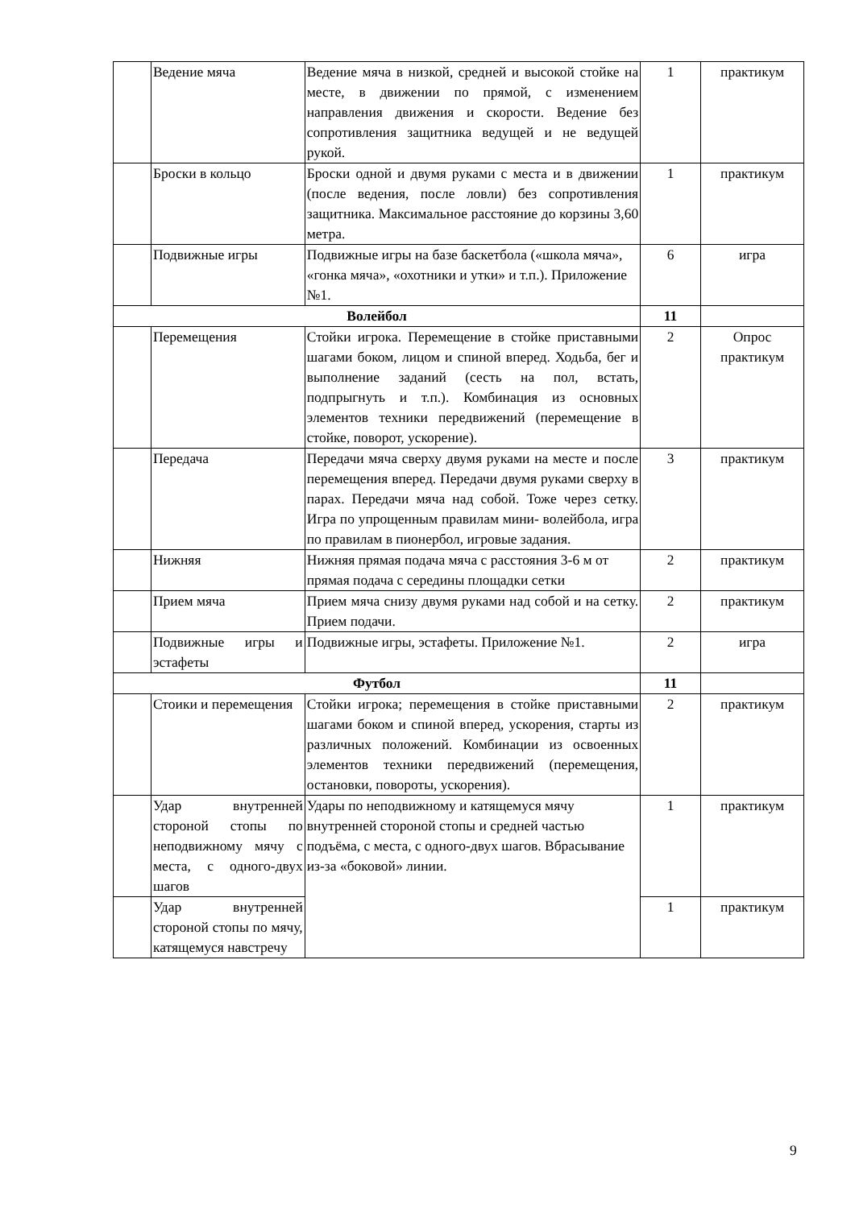| | Ведение мяча | Ведение мяча в низкой, средней и высокой стойке на месте, в движении по прямой, с изменением направления движения и скорости. Ведение без сопротивления защитника ведущей и не ведущей рукой. | 1 | практикум |
| | Броски в кольцо | Броски одной и двумя руками с места и в движении (после ведения, после ловли) без сопротивления защитника. Максимальное расстояние до корзины 3,60 метра. | 1 | практикум |
| | Подвижные игры | Подвижные игры на базе баскетбола («школа мяча», «гонка мяча», «охотники и утки» и т.п.). Приложение №1. | 6 | игра |
| Волейбол | | | 11 | |
| | Перемещения | Стойки игрока. Перемещение в стойке приставными шагами боком, лицом и спиной вперед. Ходьба, бег и выполнение заданий (сесть на пол, встать, подпрыгнуть и т.п.). Комбинация из основных элементов техники передвижений (перемещение в стойке, поворот, ускорение). | 2 | Опрос практикум |
| | Передача | Передачи мяча сверху двумя руками на месте и после перемещения вперед. Передачи двумя руками сверху в парах. Передачи мяча над собой. Тоже через сетку. Игра по упрощенным правилам мини- волейбола, игра по правилам в пионербол, игровые задания. | 3 | практикум |
| | Нижняя | Нижняя прямая подача мяча с расстояния 3-6 м от прямая подача с середины площадки сетки | 2 | практикум |
| | Прием мяча | Прием мяча снизу двумя руками над собой и на сетку. Прием подачи. | 2 | практикум |
| | Подвижные игры и эстафеты | Подвижные игры, эстафеты. Приложение №1. | 2 | игра |
| Футбол | | | 11 | |
| | Стоики и перемещения | Стойки игрока; перемещения в стойке приставными шагами боком и спиной вперед, ускорения, старты из различных положений. Комбинации из освоенных элементов техники передвижений (перемещения, остановки, повороты, ускорения). | 2 | практикум |
| | Удар внутренней стороной стопы по неподвижному мячу с места, с одного-двух шагов | Удары по неподвижному и катящемуся мячу внутренней стороной стопы и средней частью подъёма, с места, с одного-двух шагов. Вбрасывание из-за «боковой» линии. | 1 | практикум |
| | Удар внутренней стороной стопы по мячу, катящемуся навстречу | | 1 | практикум |
9